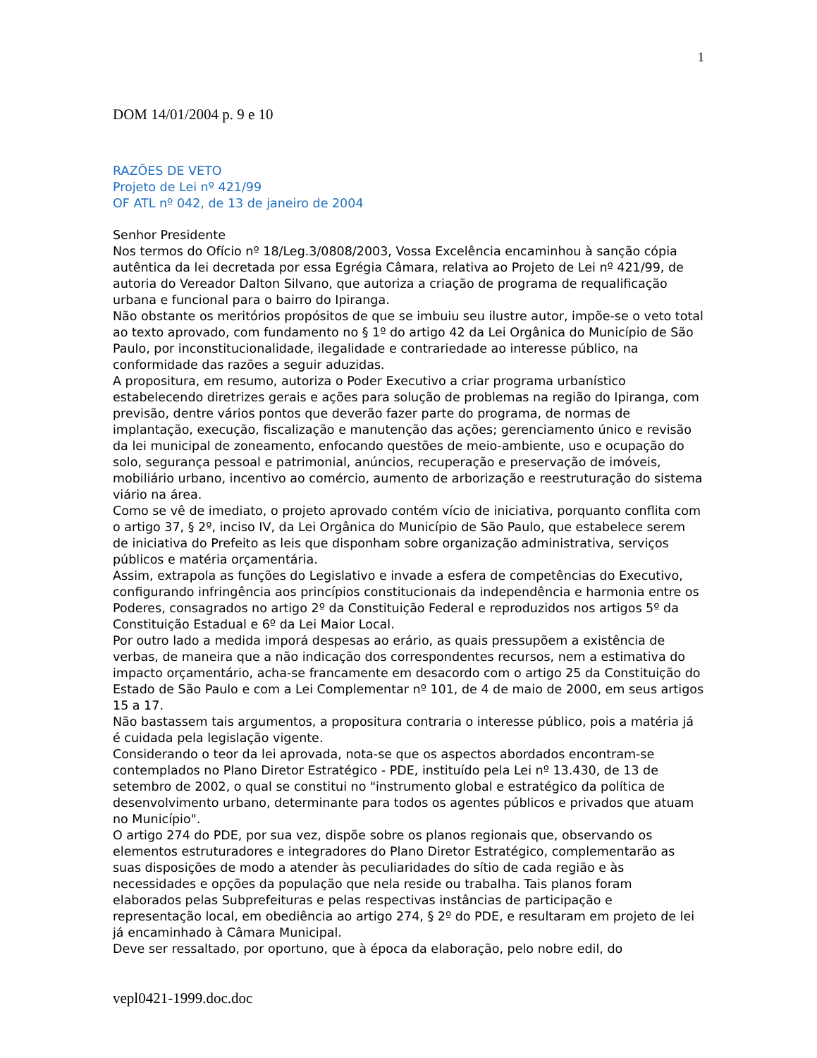1
DOM 14/01/2004 p. 9 e 10
RAZÕES DE VETO
Projeto de Lei nº 421/99
OF ATL nº 042, de 13 de janeiro de 2004
Senhor Presidente
Nos termos do Ofício nº 18/Leg.3/0808/2003, Vossa Excelência encaminhou à sanção cópia autêntica da lei decretada por essa Egrégia Câmara, relativa ao Projeto de Lei nº 421/99, de autoria do Vereador Dalton Silvano, que autoriza a criação de programa de requalificação urbana e funcional para o bairro do Ipiranga.
Não obstante os meritórios propósitos de que se imbuiu seu ilustre autor, impõe-se o veto total ao texto aprovado, com fundamento no § 1º do artigo 42 da Lei Orgânica do Município de São Paulo, por inconstitucionalidade, ilegalidade e contrariedade ao interesse público, na conformidade das razões a seguir aduzidas.
A propositura, em resumo, autoriza o Poder Executivo a criar programa urbanístico estabelecendo diretrizes gerais e ações para solução de problemas na região do Ipiranga, com previsão, dentre vários pontos que deverão fazer parte do programa, de normas de implantação, execução, fiscalização e manutenção das ações; gerenciamento único e revisão da lei municipal de zoneamento, enfocando questões de meio-ambiente, uso e ocupação do solo, segurança pessoal e patrimonial, anúncios, recuperação e preservação de imóveis, mobiliário urbano, incentivo ao comércio, aumento de arborização e reestruturação do sistema viário na área.
Como se vê de imediato, o projeto aprovado contém vício de iniciativa, porquanto conflita com o artigo 37, § 2º, inciso IV, da Lei Orgânica do Município de São Paulo, que estabelece serem de iniciativa do Prefeito as leis que disponham sobre organização administrativa, serviços públicos e matéria orçamentária.
Assim, extrapola as funções do Legislativo e invade a esfera de competências do Executivo, configurando infringência aos princípios constitucionais da independência e harmonia entre os Poderes, consagrados no artigo 2º da Constituição Federal e reproduzidos nos artigos 5º da Constituição Estadual e 6º da Lei Maior Local.
Por outro lado a medida imporá despesas ao erário, as quais pressupõem a existência de verbas, de maneira que a não indicação dos correspondentes recursos, nem a estimativa do impacto orçamentário, acha-se francamente em desacordo com o artigo 25 da Constituição do Estado de São Paulo e com a Lei Complementar nº 101, de 4 de maio de 2000, em seus artigos 15 a 17.
Não bastassem tais argumentos, a propositura contraria o interesse público, pois a matéria já é cuidada pela legislação vigente.
Considerando o teor da lei aprovada, nota-se que os aspectos abordados encontram-se contemplados no Plano Diretor Estratégico - PDE, instituído pela Lei nº 13.430, de 13 de setembro de 2002, o qual se constitui no "instrumento global e estratégico da política de desenvolvimento urbano, determinante para todos os agentes públicos e privados que atuam no Município".
O artigo 274 do PDE, por sua vez, dispõe sobre os planos regionais que, observando os elementos estruturadores e integradores do Plano Diretor Estratégico, complementarão as suas disposições de modo a atender às peculiaridades do sítio de cada região e às necessidades e opções da população que nela reside ou trabalha. Tais planos foram elaborados pelas Subprefeituras e pelas respectivas instâncias de participação e representação local, em obediência ao artigo 274, § 2º do PDE, e resultaram em projeto de lei já encaminhado à Câmara Municipal.
Deve ser ressaltado, por oportuno, que à época da elaboração, pelo nobre edil, do
vepl0421-1999.doc.doc